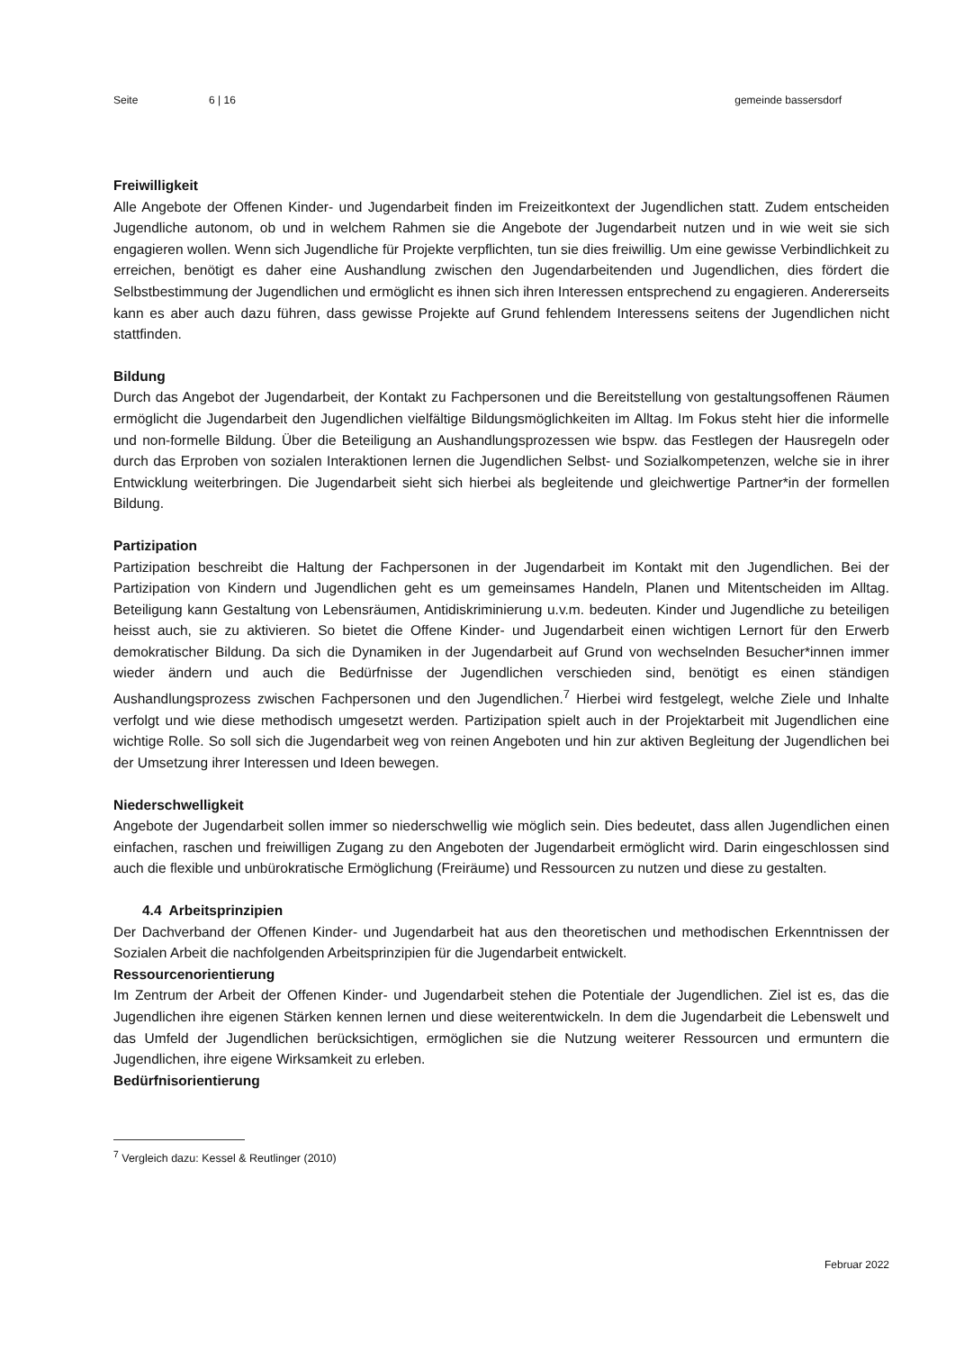Seite 6 | 16 gemeinde bassersdorf
Freiwilligkeit
Alle Angebote der Offenen Kinder- und Jugendarbeit finden im Freizeitkontext der Jugendlichen statt. Zudem entscheiden Jugendliche autonom, ob und in welchem Rahmen sie die Angebote der Jugendarbeit nutzen und in wie weit sie sich engagieren wollen. Wenn sich Jugendliche für Projekte verpflichten, tun sie dies freiwillig. Um eine gewisse Verbindlichkeit zu erreichen, benötigt es daher eine Aushandlung zwischen den Jugendarbeitenden und Jugendlichen, dies fördert die Selbstbestimmung der Jugendlichen und ermöglicht es ihnen sich ihren Interessen entsprechend zu engagieren. Andererseits kann es aber auch dazu führen, dass gewisse Projekte auf Grund fehlendem Interessens seitens der Jugendlichen nicht stattfinden.
Bildung
Durch das Angebot der Jugendarbeit, der Kontakt zu Fachpersonen und die Bereitstellung von gestaltungsoffenen Räumen ermöglicht die Jugendarbeit den Jugendlichen vielfältige Bildungsmöglichkeiten im Alltag. Im Fokus steht hier die informelle und non-formelle Bildung. Über die Beteiligung an Aushandlungsprozessen wie bspw. das Festlegen der Hausregeln oder durch das Erproben von sozialen Interaktionen lernen die Jugendlichen Selbst- und Sozialkompetenzen, welche sie in ihrer Entwicklung weiterbringen. Die Jugendarbeit sieht sich hierbei als begleitende und gleichwertige Partner*in der formellen Bildung.
Partizipation
Partizipation beschreibt die Haltung der Fachpersonen in der Jugendarbeit im Kontakt mit den Jugendlichen. Bei der Partizipation von Kindern und Jugendlichen geht es um gemeinsames Handeln, Planen und Mitentscheiden im Alltag. Beteiligung kann Gestaltung von Lebensräumen, Antidiskriminierung u.v.m. bedeuten. Kinder und Jugendliche zu beteiligen heisst auch, sie zu aktivieren. So bietet die Offene Kinder- und Jugendarbeit einen wichtigen Lernort für den Erwerb demokratischer Bildung. Da sich die Dynamiken in der Jugendarbeit auf Grund von wechselnden Besucher*innen immer wieder ändern und auch die Bedürfnisse der Jugendlichen verschieden sind, benötigt es einen ständigen Aushandlungsprozess zwischen Fachpersonen und den Jugendlichen.<sup>7</sup> Hierbei wird festgelegt, welche Ziele und Inhalte verfolgt und wie diese methodisch umgesetzt werden. Partizipation spielt auch in der Projektarbeit mit Jugendlichen eine wichtige Rolle. So soll sich die Jugendarbeit weg von reinen Angeboten und hin zur aktiven Begleitung der Jugendlichen bei der Umsetzung ihrer Interessen und Ideen bewegen.
Niederschwelligkeit
Angebote der Jugendarbeit sollen immer so niederschwellig wie möglich sein. Dies bedeutet, dass allen Jugendlichen einen einfachen, raschen und freiwilligen Zugang zu den Angeboten der Jugendarbeit ermöglicht wird. Darin eingeschlossen sind auch die flexible und unbürokratische Ermöglichung (Freiräume) und Ressourcen zu nutzen und diese zu gestalten.
4.4 Arbeitsprinzipien
Der Dachverband der Offenen Kinder- und Jugendarbeit hat aus den theoretischen und methodischen Erkenntnissen der Sozialen Arbeit die nachfolgenden Arbeitsprinzipien für die Jugendarbeit entwickelt.
Ressourcenorientierung
Im Zentrum der Arbeit der Offenen Kinder- und Jugendarbeit stehen die Potentiale der Jugendlichen. Ziel ist es, das die Jugendlichen ihre eigenen Stärken kennen lernen und diese weiterentwickeln. In dem die Jugendarbeit die Lebenswelt und das Umfeld der Jugendlichen berücksichtigen, ermöglichen sie die Nutzung weiterer Ressourcen und ermuntern die Jugendlichen, ihre eigene Wirksamkeit zu erleben.
Bedürfnisorientierung
<sup>7</sup> Vergleich dazu: Kessel & Reutlinger (2010)
Februar 2022